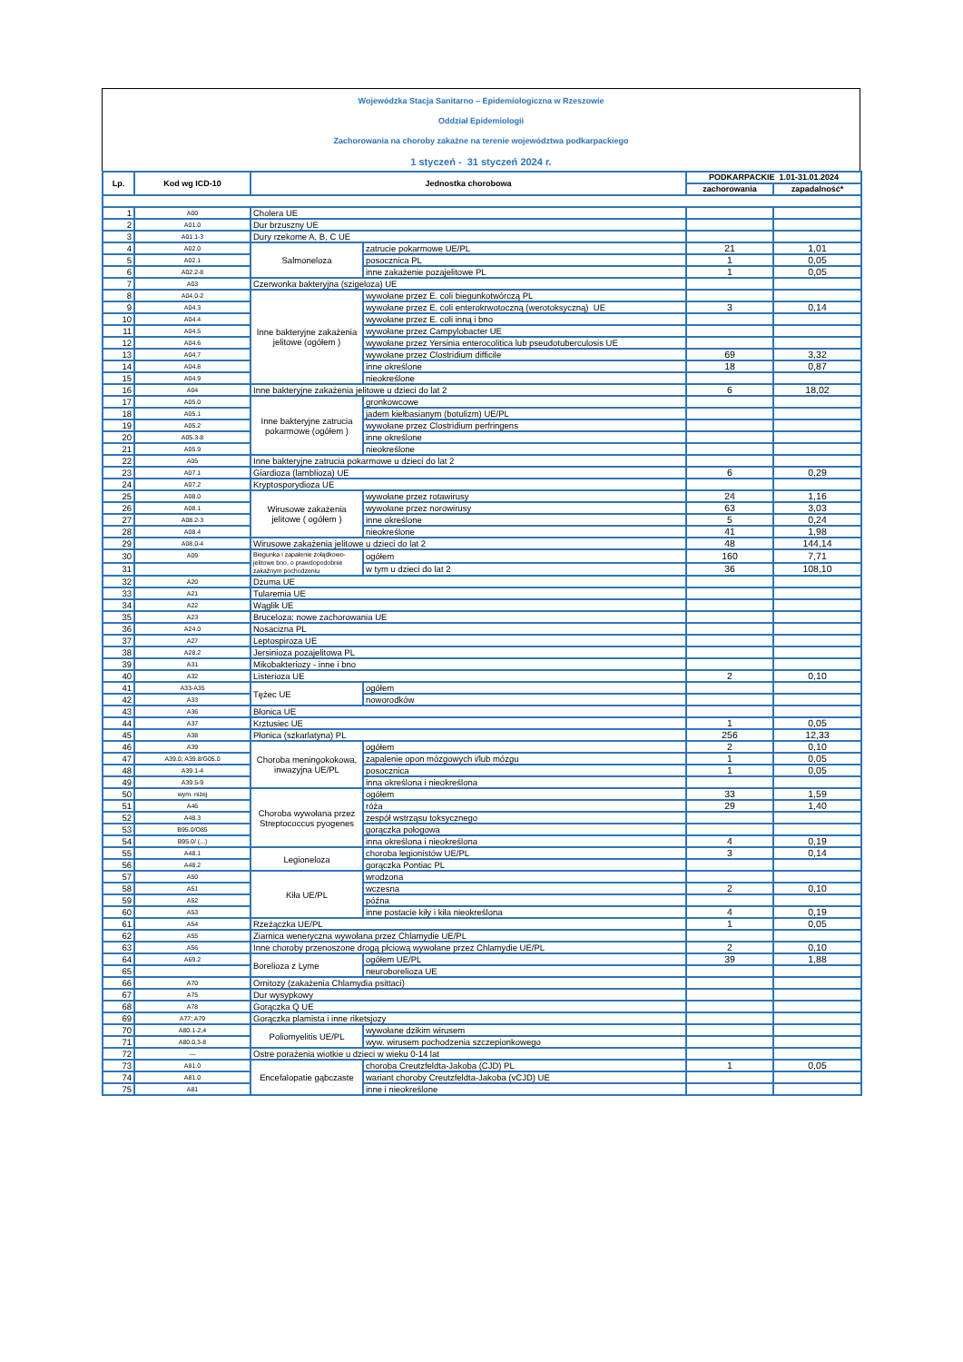Wojewódzka Stacja Sanitarno – Epidemiologiczna w Rzeszowie
Oddział Epidemiologii
Zachorowania na choroby zakaźne na terenie województwa podkarpackiego
1 styczeń - 31 styczeń 2024 r.
| Lp. | Kod wg ICD-10 | Jednostka chorobowa | | PODKARPACKIE 1.01-31.01.2024 | |
| --- | --- | --- | --- | --- | --- |
| | | | | zachorowania | zapadalność* |
| 1 | A00 | Cholera UE | | | |
| 2 | A01.0 | Dur brzuszny UE | | | |
| 3 | A01.1-3 | Dury rzekome A, B, C UE | | | |
| 4 | A02.0 | Salmoneloza | zatrucie pokarmowe UE/PL | 21 | 1,01 |
| 5 | A02.1 | | posocznica PL | 1 | 0,05 |
| 6 | A02.2-8 | | inne zakażenie pozajelitowe PL | 1 | 0,05 |
| 7 | A03 | Czerwonka bakteryjna (szigeloza) UE | | | |
| 8 | A04.0-2 | Inne bakteryjne zakażenia jelitowe (ogółem ) | wywołane przez E. coli biegunkotwórczą PL | | |
| 9 | A04.3 | | wywołane przez E. coli enterokrwotoczną (werotoksyczną) UE | 3 | 0,14 |
| 10 | A04.4 | | wywołane przez E. coli inną i bno | | |
| 11 | A04.5 | | wywołane przez Campylobacter UE | | |
| 12 | A04.6 | | wywołane przez Yersinia enterocolitica lub pseudotuberculosis UE | | |
| 13 | A04.7 | | wywołane przez Clostridium difficile | 69 | 3,32 |
| 14 | A04.8 | | inne określone | 18 | 0,87 |
| 15 | A04.9 | | nieokreślone | | |
| 16 | A04 | Inne bakteryjne zakażenia jelitowe u dzieci do lat 2 | | 6 | 18,02 |
| 17 | A05.0 | Inne bakteryjne zatrucia pokarmowe (ogółem ) | gronkowcowe | | |
| 18 | A05.1 | | jadem kiełbasianym (botulizm) UE/PL | | |
| 19 | A05.2 | | wywołane przez Clostridium perfringens | | |
| 20 | A05.3-8 | | inne określone | | |
| 21 | A05.9 | | nieokreślone | | |
| 22 | A05 | Inne bakteryjne zatrucia pokarmowe u dzieci do lat 2 | | | |
| 23 | A07.1 | Giardioza (lamblioza) UE | | 6 | 0,29 |
| 24 | A07.2 | Kryptosporydioza UE | | | |
| 25 | A08.0 | Wirusowe zakażenia jelitowe ( ogółem ) | wywołane przez rotawirusy | 24 | 1,16 |
| 26 | A08.1 | | wywołane przez norowirusy | 63 | 3,03 |
| 27 | A08.2-3 | | inne określone | 5 | 0,24 |
| 28 | A08.4 | | nieokreślone | 41 | 1,98 |
| 29 | A08.0-4 | Wirusowe zakażenia jelitowe u dzieci do lat 2 | | 48 | 144,14 |
| 30 | A09 | Biegunka i zapalenie żołądkowo-jelitowe bno, o prawdopodobnie zakaźnym pochodzeniu | ogółem | 160 | 7,71 |
| 31 | | | w tym u dzieci do lat 2 | 36 | 108,10 |
| 32 | A20 | Dżuma UE | | | |
| 33 | A21 | Tularemia UE | | | |
| 34 | A22 | Wąglik UE | | | |
| 35 | A23 | Bruceloza: nowe zachorowania UE | | | |
| 36 | A24.0 | Nosacizna PL | | | |
| 37 | A27 | Leptospiroza UE | | | |
| 38 | A28.2 | Jersinioza pozajelitowa PL | | | |
| 39 | A31 | Mikobakteriozy - inne i bno | | | |
| 40 | A32 | Listerioza UE | | 2 | 0,10 |
| 41 | A33-A35 | Tężec UE | ogółem | | |
| 42 | A33 | | noworodków | | |
| 43 | A36 | Błonica UE | | | |
| 44 | A37 | Krztusiec UE | | 1 | 0,05 |
| 45 | A38 | Płonica (szkarlatyna) PL | | 256 | 12,33 |
| 46 | A39 | Choroba meningokokowa, inwazyjna UE/PL | ogółem | 2 | 0,10 |
| 47 | A39.0; A39.8/G05.0 | | zapalenie opon mózgowych i/lub mózgu | 1 | 0,05 |
| 48 | A39.1-4 | | posocznica | 1 | 0,05 |
| 49 | A39.5-9 | | inna określona i nieokreślona | | |
| 50 | wym. niżej | Choroba wywołana przez Streptococcus pyogenes | ogółem | 33 | 1,59 |
| 51 | A46 | | róża | 29 | 1,40 |
| 52 | A48.3 | | zespół wstrząsu toksycznego | | |
| 53 | B95.0/O85 | | gorączka połogowa | | |
| 54 | B95.0/ (...) | | inna określona i nieokreślona | 4 | 0,19 |
| 55 | A48.1 | Legioneloza | choroba legionistów UE/PL | 3 | 0,14 |
| 56 | A48.2 | | gorączka Pontiac PL | | |
| 57 | A50 | Kiła UE/PL | wrodzona | | |
| 58 | A51 | | wczesna | 2 | 0,10 |
| 59 | A52 | | późna | | |
| 60 | A53 | | inne postacie kiły i kiła nieokreślona | 4 | 0,19 |
| 61 | A54 | Rzeżączka UE/PL | | 1 | 0,05 |
| 62 | A55 | Ziarnica weneryczna wywołana przez Chlamydie UE/PL | | | |
| 63 | A56 | Inne choroby przenoszone drogą płciową wywołane przez Chlamydie UE/PL | | 2 | 0,10 |
| 64 | A69.2 | Borelioza z Lyme | ogółem UE/PL | 39 | 1,88 |
| 65 | | | neuroborelioza UE | | |
| 66 | A70 | Ornitozy (zakażenia Chlamydia psittaci) | | | |
| 67 | A75 | Dur wysypkowy | | | |
| 68 | A78 | Gorączka Q UE | | | |
| 69 | A77; A79 | Gorączka plamista i inne riketsjozy | | | |
| 70 | A80.1-2,4 | Poliomyelitis UE/PL | wywołane dzikim wirusem | | |
| 71 | A80.0,3-8 | | wyw. wirusem pochodzenia szczepionkowego | | |
| 72 | — | Ostre porażenia wiotkie u dzieci w wieku 0-14 lat | | | |
| 73 | A81.0 | Encefalopatie gąbczaste | choroba Creutzfeldta-Jakoba (CJD) PL | 1 | 0,05 |
| 74 | A81.0 | | wariant choroby Creutzfeldta-Jakoba (vCJD) UE | | |
| 75 | A81 | | inne i nieokreślone | | |